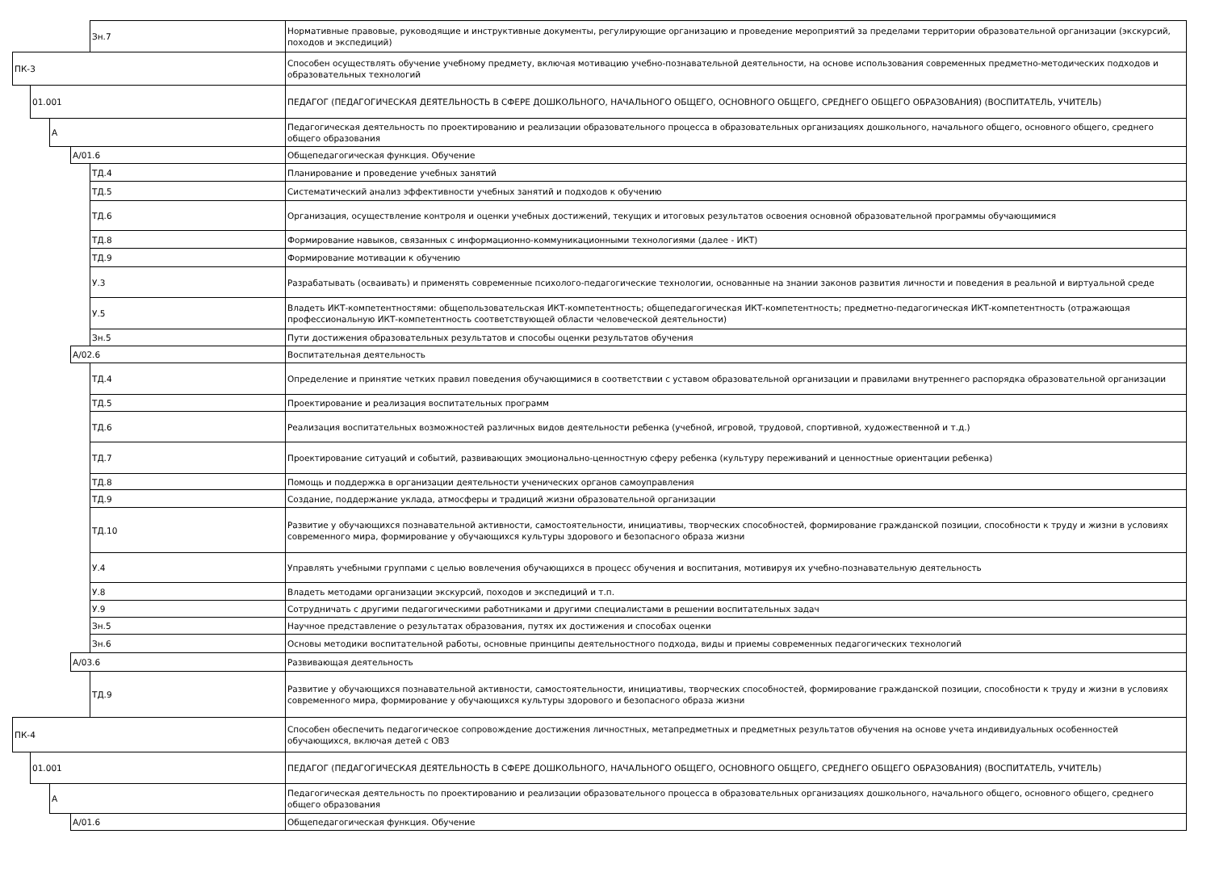| | | | | Зн.7 | Нормативные правовые, руководящие и инструктивные документы, регулирующие организацию и проведение мероприятий за пределами территории образовательной организации (экскурсий, походов и экспедиций) |
| ПК-3 | | | | | Способен осуществлять обучение учебному предмету, включая мотивацию учебно-познавательной деятельности, на основе использования современных предметно-методических подходов и образовательных технологий |
| | 01.001 | | | | ПЕДАГОГ (ПЕДАГОГИЧЕСКАЯ ДЕЯТЕЛЬНОСТЬ В СФЕРЕ ДОШКОЛЬНОГО, НАЧАЛЬНОГО ОБЩЕГО, ОСНОВНОГО ОБЩЕГО, СРЕДНЕГО ОБЩЕГО ОБРАЗОВАНИЯ) (ВОСПИТАТЕЛЬ, УЧИТЕЛЬ) |
| | | А | | | Педагогическая деятельность по проектированию и реализации образовательного процесса в образовательных организациях дошкольного, начального общего, основного общего, среднего общего образования |
| | | | А/01.6 | | Общепедагогическая функция. Обучение |
| | | | | ТД.4 | Планирование и проведение учебных занятий |
| | | | | ТД.5 | Систематический анализ эффективности учебных занятий и подходов к обучению |
| | | | | ТД.6 | Организация, осуществление контроля и оценки учебных достижений, текущих и итоговых результатов освоения основной образовательной программы обучающимися |
| | | | | ТД.8 | Формирование навыков, связанных с информационно-коммуникационными технологиями (далее - ИКТ) |
| | | | | ТД.9 | Формирование мотивации к обучению |
| | | | | У.3 | Разрабатывать (осваивать) и применять современные психолого-педагогические технологии, основанные на знании законов развития личности и поведения в реальной и виртуальной среде |
| | | | | У.5 | Владеть ИКТ-компетентностями: общепользовательская ИКТ-компетентность; общепедагогическая ИКТ-компетентность; предметно-педагогическая ИКТ-компетентность (отражающая профессиональную ИКТ-компетентность соответствующей области человеческой деятельности) |
| | | | | Зн.5 | Пути достижения образовательных результатов и способы оценки результатов обучения |
| | | | А/02.6 | | Воспитательная деятельность |
| | | | | ТД.4 | Определение и принятие четких правил поведения обучающимися в соответствии с уставом образовательной организации и правилами внутреннего распорядка образовательной организации |
| | | | | ТД.5 | Проектирование и реализация воспитательных программ |
| | | | | ТД.6 | Реализация воспитательных возможностей различных видов деятельности ребенка (учебной, игровой, трудовой, спортивной, художественной и т.д.) |
| | | | | ТД.7 | Проектирование ситуаций и событий, развивающих эмоционально-ценностную сферу ребенка (культуру переживаний и ценностные ориентации ребенка) |
| | | | | ТД.8 | Помощь и поддержка в организации деятельности ученических органов самоуправления |
| | | | | ТД.9 | Создание, поддержание уклада, атмосферы и традиций жизни образовательной организации |
| | | | | ТД.10 | Развитие у обучающихся познавательной активности, самостоятельности, инициативы, творческих способностей, формирование гражданской позиции, способности к труду и жизни в условиях современного мира, формирование у обучающихся культуры здорового и безопасного образа жизни |
| | | | | У.4 | Управлять учебными группами с целью вовлечения обучающихся в процесс обучения и воспитания, мотивируя их учебно-познавательную деятельность |
| | | | | У.8 | Владеть методами организации экскурсий, походов и экспедиций и т.п. |
| | | | | У.9 | Сотрудничать с другими педагогическими работниками и другими специалистами в решении воспитательных задач |
| | | | | Зн.5 | Научное представление о результатах образования, путях их достижения и способах оценки |
| | | | | Зн.6 | Основы методики воспитательной работы, основные принципы деятельностного подхода, виды и приемы современных педагогических технологий |
| | | | А/03.6 | | Развивающая деятельность |
| | | | | ТД.9 | Развитие у обучающихся познавательной активности, самостоятельности, инициативы, творческих способностей, формирование гражданской позиции, способности к труду и жизни в условиях современного мира, формирование у обучающихся культуры здорового и безопасного образа жизни |
| ПК-4 | | | | | Способен обеспечить педагогическое сопровождение достижения личностных, метапредметных и предметных результатов обучения на основе учета индивидуальных особенностей обучающихся, включая детей с ОВЗ |
| | 01.001 | | | | ПЕДАГОГ (ПЕДАГОГИЧЕСКАЯ ДЕЯТЕЛЬНОСТЬ В СФЕРЕ ДОШКОЛЬНОГО, НАЧАЛЬНОГО ОБЩЕГО, ОСНОВНОГО ОБЩЕГО, СРЕДНЕГО ОБЩЕГО ОБРАЗОВАНИЯ) (ВОСПИТАТЕЛЬ, УЧИТЕЛЬ) |
| | | А | | | Педагогическая деятельность по проектированию и реализации образовательного процесса в образовательных организациях дошкольного, начального общего, основного общего, среднего общего образования |
| | | | А/01.6 | | Общепедагогическая функция. Обучение |